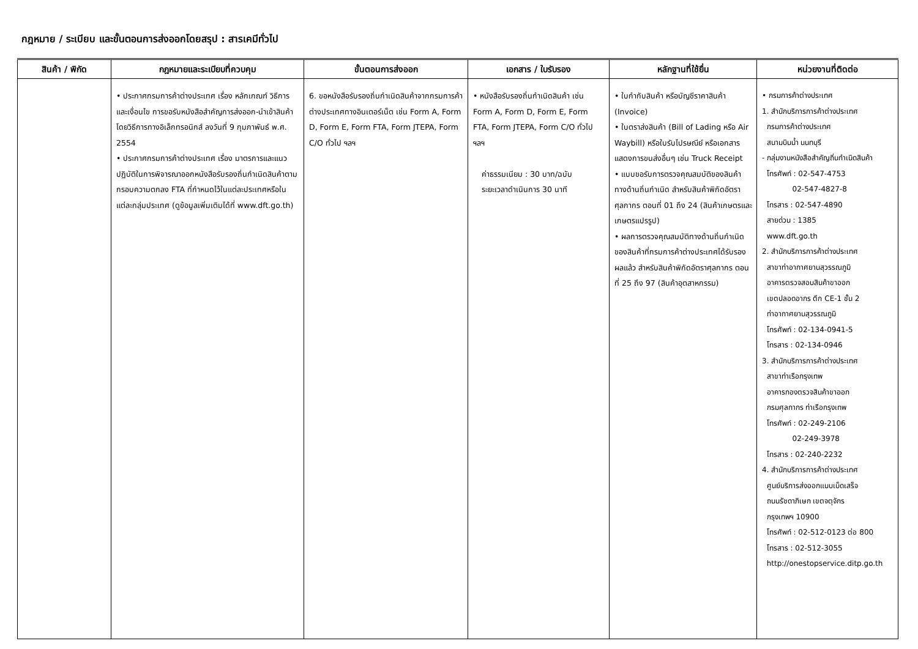กฎหมาย / ระเบียบ และขั้นตอนการส่งออกโดยสรุป : สารเคมีทั่วไป
| สินค้า / พิกัด | กฎหมายและระเบียบที่ควบคุม | ขั้นตอนการส่งออก | เอกสาร / ใบรับรอง | หลักฐานที่ใช้ยื่น | หน่วยงานที่ติดต่อ |
| --- | --- | --- | --- | --- | --- |
| | • ประกาศกรมการค้าต่างประเทศ เรื่อง หลักเกณฑ์ วิธีการ และเงื่อนไข การขอรับหนังสือสำคัญการส่งออก-นำเข้าสินค้า โดยวิธีการทางอิเล็กทรอนิกส์ ลงวันที่ 9 กุมภาพันธ์ พ.ศ. 2554 • ประกาศกรมการค้าต่างประเทศ เรื่อง มาตรการและแนวปฏิบัติในการพิจารณาออกหนังสือรับรองถิ่นกำเนิดสินค้าตามกรอบความตกลง FTA ที่กำหนดไว้ในแต่ละประเทศหรือในแต่ละกลุ่มประเทศ (ดูข้อมูลเพิ่มเติมได้ที่ www.dft.go.th) | 6. ขอหนังสือรับรองถิ่นกำเนิดสินค้าจากกรมการค้าต่างประเทศทางอินเตอร์เน็ต เช่น Form A, Form D, Form E, Form FTA, Form JTEPA, Form C/O ทั่วไป ฯลฯ | • หนังสือรับรองถิ่นกำเนิดสินค้า เช่น Form A, Form D, Form E, Form FTA, Form JTEPA, Form C/O ทั่วไป ฯลฯ ค่าธรรมเนียม : 30 บาท/ฉบับ ระยะเวลาดำเนินการ 30 นาที | • ใบกำกับสินค้า หรือบัญชีราคาสินค้า (Invoice) • ใบตราส่งสินค้า (Bill of Lading หรือ Air Waybill) หรือใบรับไปรษณีย์ หรือเอกสารแสดงการขนส่งอื่นๆ เช่น Truck Receipt • แบบขอรับการตรวจคุณสมบัติของสินค้าทางด้านถิ่นกำเนิด สำหรับสินค้าพิกัดอัตราศุลกากร ตอนที่ 01 ถึง 24 (สินค้าเกษตรและเกษตรแปรรูป) • ผลการตรวจคุณสมบัติทางด้านถิ่นกำเนิดของสินค้าที่กรมการค้าต่างประเทศได้รับรองผลแล้ว สำหรับสินค้าพิกัดอัตราศุลกากร ตอนที่ 25 ถึง 97 (สินค้าอุตสาหกรรม) | • กรมการค้าต่างประเทศ 1. สำนักบริการการค้าต่างประเทศ กรมการค้าต่างประเทศ สนามบินน้ำ นนทบุรี - กลุ่มงานหนังสือสำคัญถิ่นกำเนิดสินค้า โทรศัพท์ : 02-547-4753 02-547-4827-8 โทรสาร : 02-547-4890 สายด่วน : 1385 www.dft.go.th 2. สำนักบริการการค้าต่างประเทศ สาขาท่าอากาศยานสุวรรณภูมิ อาคารตรวจสอบสินค้าขาออก เขตปลอดอากร ตึก CE-1 ชั้น 2 ท่าอากาศยานสุวรรณภูมิ โทรศัพท์ : 02-134-0941-5 โทรสาร : 02-134-0946 3. สำนักบริการการค้าต่างประเทศ สาขาท่าเรือกรุงเทพ อาคารกองตรวจสินค้าขาออก กรมศุลกากร ท่าเรือกรุงเทพ โทรศัพท์ : 02-249-2106 02-249-3978 โทรสาร : 02-240-2232 4. สำนักบริการการค้าต่างประเทศ ศูนย์บริการส่งออกแบบเบ็ดเสร็จ ถนนรัชดาภิเษก เขตจตุจักร กรุงเทพฯ 10900 โทรศัพท์ : 02-512-0123 ต่อ 800 โทรสาร : 02-512-3055 http://onestopservice.ditp.go.th |